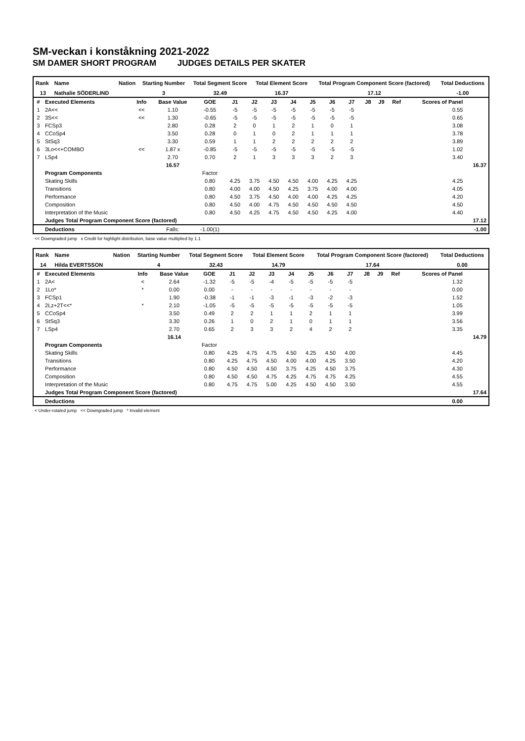SM-veckan i konståkning 2021-2022
SM DAMER SHORT PROGRAM JUDGES DETAILS PER SKATER
| Rank | Name | Nation | Starting Number | Total Segment Score | Total Element Score | Total Program Component Score (factored) | Total Deductions |
| --- | --- | --- | --- | --- | --- | --- | --- |
| 13 | Nathalie SÖDERLIND | | 3 | 32.49 | 16.37 | 17.12 | -1.00 |
| # | Executed Elements | Info | Base Value | GOE | J1 | J2 | J3 | J4 | J5 | J6 | J7 | J8 | J9 | Ref | Scores of Panel | |
| --- | --- | --- | --- | --- | --- | --- | --- | --- | --- | --- | --- | --- | --- | --- | --- | --- |
| 1 | 2A<< | << | 1.10 | -0.55 | -5 | -5 | -5 | -5 | -5 | -5 | -5 | | | | 0.55 | |
| 2 | 3S<< | << | 1.30 | -0.65 | -5 | -5 | -5 | -5 | -5 | -5 | -5 | | | | 0.65 | |
| 3 | FCSp3 | | 2.80 | 0.28 | 2 | 0 | 1 | 2 | 1 | 0 | 1 | | | | 3.08 | |
| 4 | CCoSp4 | | 3.50 | 0.28 | 0 | 1 | 0 | 2 | 1 | 1 | 1 | | | | 3.78 | |
| 5 | StSq3 | | 3.30 | 0.59 | 1 | 1 | 2 | 2 | 2 | 2 | 2 | | | | 3.89 | |
| 6 | 3Lo<<+COMBO | << | 1.87 x | -0.85 | -5 | -5 | -5 | -5 | -5 | -5 | -5 | | | | 1.02 | |
| 7 | LSp4 | | 2.70 | 0.70 | 2 | 1 | 3 | 3 | 3 | 2 | 3 | | | | 3.40 | |
| | | | 16.57 | | | | | | | | | | | | | 16.37 |
| | Program Components | | | Factor | | | | | | | | | | | | |
| | Skating Skills | | | 0.80 | 4.25 | 3.75 | 4.50 | 4.50 | 4.00 | 4.25 | 4.25 | | | | 4.25 | |
| | Transitions | | | 0.80 | 4.00 | 4.00 | 4.50 | 4.25 | 3.75 | 4.00 | 4.00 | | | | 4.05 | |
| | Performance | | | 0.80 | 4.50 | 3.75 | 4.50 | 4.00 | 4.00 | 4.25 | 4.25 | | | | 4.20 | |
| | Composition | | | 0.80 | 4.50 | 4.00 | 4.75 | 4.50 | 4.50 | 4.50 | 4.50 | | | | 4.50 | |
| | Interpretation of the Music | | | 0.80 | 4.50 | 4.25 | 4.75 | 4.50 | 4.50 | 4.25 | 4.00 | | | | 4.40 | |
| | Judges Total Program Component Score (factored) | | | | | | | | | | | | | | | 17.12 |
| | Deductions | | Falls: | -1.00(1) | | | | | | | | | | | | -1.00 |
<< Downgraded jump x Credit for highlight distribution, base value multiplied by 1.1
| Rank | Name | Nation | Starting Number | Total Segment Score | Total Element Score | Total Program Component Score (factored) | Total Deductions |
| --- | --- | --- | --- | --- | --- | --- | --- |
| 14 | Hilda EVERTSSON | | 4 | 32.43 | 14.79 | 17.64 | 0.00 |
| # | Executed Elements | Info | Base Value | GOE | J1 | J2 | J3 | J4 | J5 | J6 | J7 | J8 | J9 | Ref | Scores of Panel | |
| --- | --- | --- | --- | --- | --- | --- | --- | --- | --- | --- | --- | --- | --- | --- | --- | --- |
| 1 | 2A< | < | 2.64 | -1.32 | -5 | -5 | -4 | -5 | -5 | -5 | -5 | | | | 1.32 | |
| 2 | 1Lo* | * | 0.00 | 0.00 | - | - | - | - | - | - | - | | | | 0.00 | |
| 3 | FCSp1 | | 1.90 | -0.38 | -1 | -1 | -3 | -1 | -3 | -2 | -3 | | | | 1.52 | |
| 4 | 2Lz+2T<<* | * | 2.10 | -1.05 | -5 | -5 | -5 | -5 | -5 | -5 | -5 | | | | 1.05 | |
| 5 | CCoSp4 | | 3.50 | 0.49 | 2 | 2 | 1 | 1 | 2 | 1 | 1 | | | | 3.99 | |
| 6 | StSq3 | | 3.30 | 0.26 | 1 | 0 | 2 | 1 | 0 | 1 | 1 | | | | 3.56 | |
| 7 | LSp4 | | 2.70 | 0.65 | 2 | 3 | 3 | 2 | 4 | 2 | 2 | | | | 3.35 | |
| | | | 16.14 | | | | | | | | | | | | | 14.79 |
| | Program Components | | | Factor | | | | | | | | | | | | |
| | Skating Skills | | | 0.80 | 4.25 | 4.75 | 4.75 | 4.50 | 4.25 | 4.50 | 4.00 | | | | 4.45 | |
| | Transitions | | | 0.80 | 4.25 | 4.75 | 4.50 | 4.00 | 4.00 | 4.25 | 3.50 | | | | 4.20 | |
| | Performance | | | 0.80 | 4.50 | 4.50 | 4.50 | 3.75 | 4.25 | 4.50 | 3.75 | | | | 4.30 | |
| | Composition | | | 0.80 | 4.50 | 4.50 | 4.75 | 4.25 | 4.75 | 4.75 | 4.25 | | | | 4.55 | |
| | Interpretation of the Music | | | 0.80 | 4.75 | 4.75 | 5.00 | 4.25 | 4.50 | 4.50 | 3.50 | | | | 4.55 | |
| | Judges Total Program Component Score (factored) | | | | | | | | | | | | | | | 17.64 |
| | Deductions | | | | | | | | | | | | | | 0.00 | |
< Under-rotated jump << Downgraded jump * Invalid element